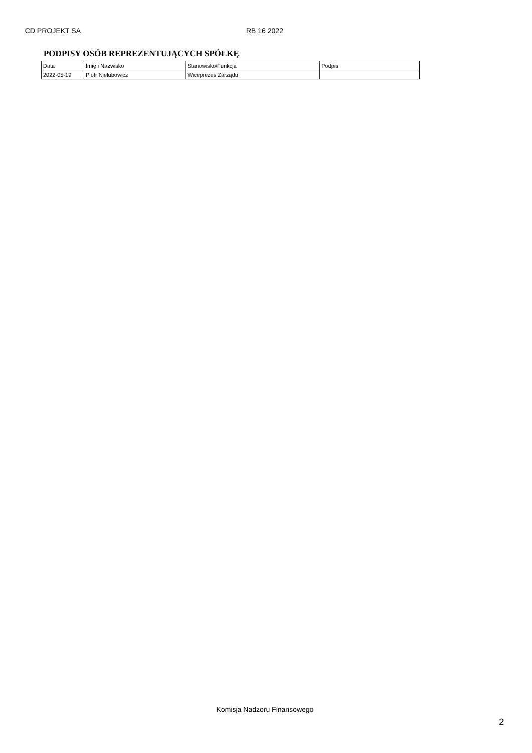CD PROJEKT SA RB 16 2022
PODPISY OSÓB REPREZENTUJĄCYCH SPÓŁKĘ
| Data | Imię i Nazwisko | Stanowisko/Funkcja | Podpis |
| 2022-05-19 | Piotr Nielubowicz | Wiceprezes Zarządu | |
Komisja Nadzoru Finansowego
2